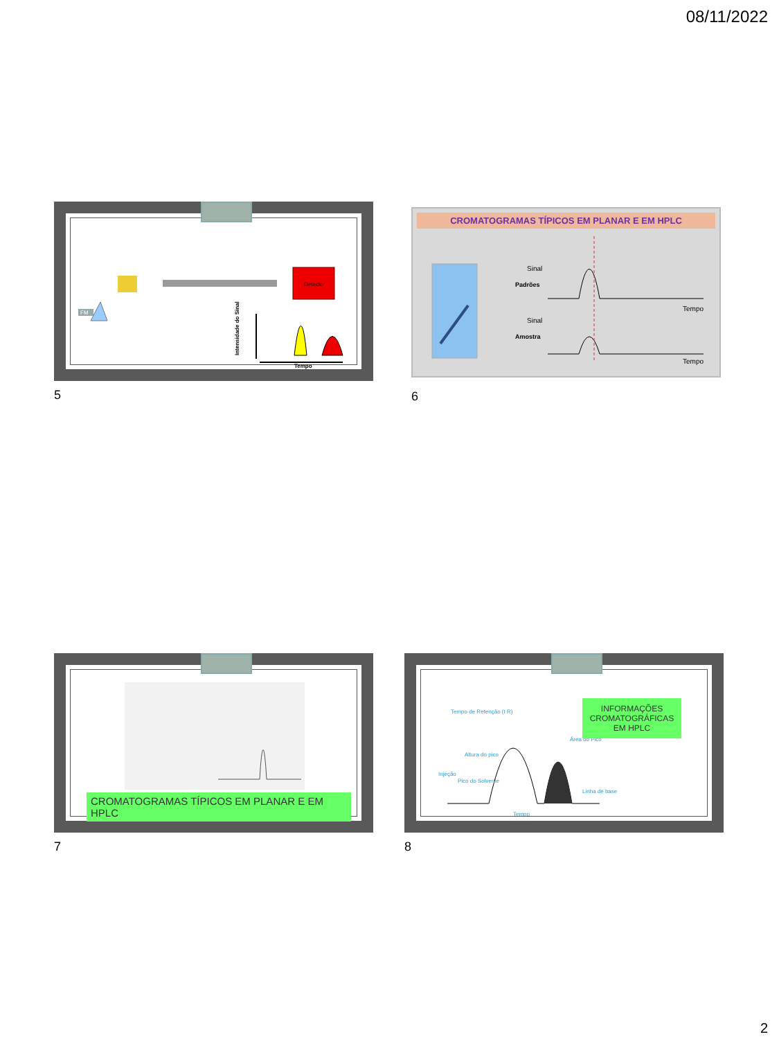08/11/2022
Detector
FM
Tempo
Intensidade do Sinal
5
CROMATOGRAMAS TÍPICOS EM PLANAR E EM HPLC
Sinal
Padrões
Sinal
Amostra
Tempo
Tempo
6
CROMATOGRAMAS TÍPICOS EM PLANAR E EM HPLC
7
Tempo de Retenção (t R)
Área do Pico
Linha de base
Altura do pico
Injeção
Pico do Solvente
Tempo
INFORMAÇÕES CROMATOGRÁFICAS EM HPLC
8
2